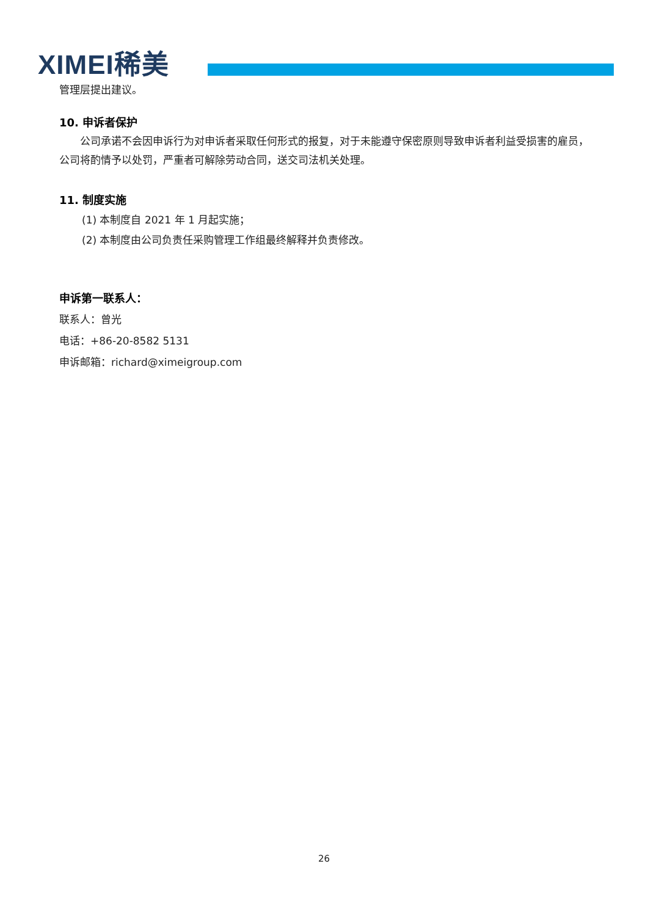XIMEI稀美
管理层提出建议。
10. 申诉者保护
公司承诺不会因申诉行为对申诉者采取任何形式的报复，对于未能遵守保密原则导致申诉者利益受损害的雇员，公司将酌情予以处罚，严重者可解除劳动合同，送交司法机关处理。
11. 制度实施
(1) 本制度自 2021 年 1 月起实施；
(2) 本制度由公司负责任采购管理工作组最终解释并负责修改。
申诉第一联系人：
联系人：曾光
电话：+86-20-8582 5131
申诉邮箱：richard@ximeigroup.com
26